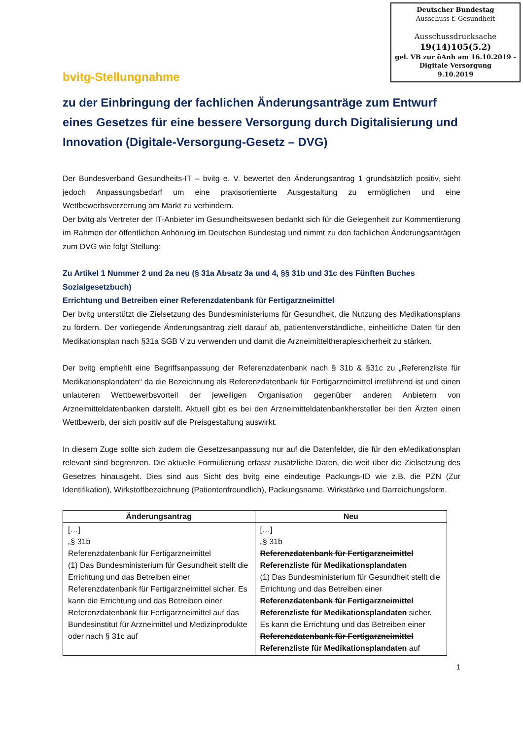Deutscher Bundestag
Ausschuss f. Gesundheit
Ausschussdrucksache
19(14)105(5.2)
gel. VB zur öAnh am 16.10.2019 - Digitale Versorgung
9.10.2019
bvitg-Stellungnahme
zu der Einbringung der fachlichen Änderungsanträge zum Entwurf eines Gesetzes für eine bessere Versorgung durch Digitalisierung und Innovation (Digitale-Versorgung-Gesetz – DVG)
Der Bundesverband Gesundheits-IT – bvitg e. V. bewertet den Änderungsantrag 1 grundsätzlich positiv, sieht jedoch Anpassungsbedarf um eine praxisorientierte Ausgestaltung zu ermöglichen und eine Wettbewerbsverzerrung am Markt zu verhindern.
Der bvitg als Vertreter der IT-Anbieter im Gesundheitswesen bedankt sich für die Gelegenheit zur Kommentierung im Rahmen der öffentlichen Anhörung im Deutschen Bundestag und nimmt zu den fachlichen Änderungsanträgen zum DVG wie folgt Stellung:
Zu Artikel 1 Nummer 2 und 2a neu (§ 31a Absatz 3a und 4, §§ 31b und 31c des Fünften Buches Sozialgesetzbuch)
Errichtung und Betreiben einer Referenzdatenbank für Fertigarzneimittel
Der bvitg unterstützt die Zielsetzung des Bundesministeriums für Gesundheit, die Nutzung des Medikationsplans zu fördern. Der vorliegende Änderungsantrag zielt darauf ab, patientenverständliche, einheitliche Daten für den Medikationsplan nach §31a SGB V zu verwenden und damit die Arzneimitteltherapiesicherheit zu stärken.
Der bvitg empfiehlt eine Begriffsanpassung der Referenzdatenbank nach § 31b & §31c zu „Referenzliste für Medikationsplandaten“ da die Bezeichnung als Referenzdatenbank für Fertigarzneimittel irreführend ist und einen unlauteren Wettbewerbsvorteil der jeweiligen Organisation gegenüber anderen Anbietern von Arzneimitteldatenbanken darstellt. Aktuell gibt es bei den Arzneimitteldatenbankhersteller bei den Ärzten einen Wettbewerb, der sich positiv auf die Preisgestaltung auswirkt.
In diesem Zuge sollte sich zudem die Gesetzesanpassung nur auf die Datenfelder, die für den eMedikationsplan relevant sind begrenzen. Die aktuelle Formulierung erfasst zusätzliche Daten, die weit über die Zielsetzung des Gesetzes hinausgeht. Dies sind aus Sicht des bvitg eine eindeutige Packungs-ID wie z.B. die PZN (Zur Identifikation), Wirkstoffbezeichnung (Patientenfreundlich), Packungsname, Wirkstärke und Darreichungsform.
| Änderungsantrag | Neu |
| --- | --- |
| […] „§ 31b Referenzdatenbank für Fertigarzneimittel (1) Das Bundesministerium für Gesundheit stellt die Errichtung und das Betreiben einer Referenzdatenbank für Fertigarzneimittel sicher. Es kann die Errichtung und das Betreiben einer Referenzdatenbank für Fertigarzneimittel auf das Bundesinstitut für Arzneimittel und Medizinprodukte oder nach § 31c auf | […] „§ 31b Referenzdatenbank für Fertigarzneimittel Referenzliste für Medikationsplandaten (1) Das Bundesministerium für Gesundheit stellt die Errichtung und das Betreiben einer Referenzdatenbank für Fertigarzneimittel Referenzliste für Medikationsplandaten sicher. Es kann die Errichtung und das Betreiben einer Referenzdatenbank für Fertigarzneimittel Referenzliste für Medikationsplandaten auf |
1